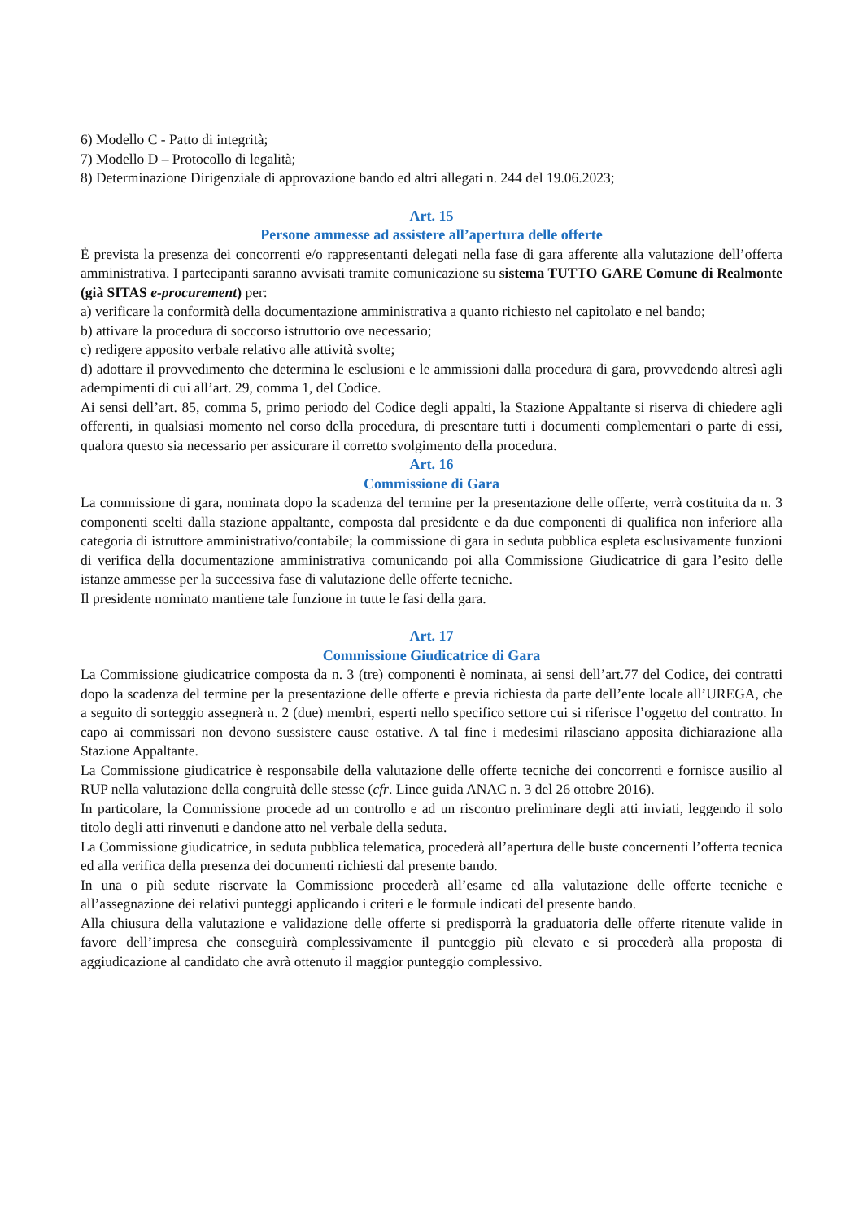6) Modello C - Patto di integrità;
7) Modello D – Protocollo di legalità;
8) Determinazione Dirigenziale di approvazione bando ed altri allegati n. 244 del 19.06.2023;
Art. 15
Persone ammesse ad assistere all’apertura delle offerte
È prevista la presenza dei concorrenti e/o rappresentanti delegati nella fase di gara afferente alla valutazione dell’offerta amministrativa. I partecipanti saranno avvisati tramite comunicazione su sistema TUTTO GARE Comune di Realmonte (già SITAS e-procurement) per:
a) verificare la conformità della documentazione amministrativa a quanto richiesto nel capitolato e nel bando;
b) attivare la procedura di soccorso istruttorio ove necessario;
c) redigere apposito verbale relativo alle attività svolte;
d) adottare il provvedimento che determina le esclusioni e le ammissioni dalla procedura di gara, provvedendo altresì agli adempimenti di cui all’art. 29, comma 1, del Codice.
Ai sensi dell’art. 85, comma 5, primo periodo del Codice degli appalti, la Stazione Appaltante si riserva di chiedere agli offerenti, in qualsiasi momento nel corso della procedura, di presentare tutti i documenti complementari o parte di essi, qualora questo sia necessario per assicurare il corretto svolgimento della procedura.
Art. 16
Commissione di Gara
La commissione di gara, nominata dopo la scadenza del termine per la presentazione delle offerte, verrà costituita da n. 3 componenti scelti dalla stazione appaltante, composta dal presidente e da due componenti di qualifica non inferiore alla categoria di istruttore amministrativo/contabile; la commissione di gara in seduta pubblica espleta esclusivamente funzioni di verifica della documentazione amministrativa comunicando poi alla Commissione Giudicatrice di gara l’esito delle istanze ammesse per la successiva fase di valutazione delle offerte tecniche.
Il presidente nominato mantiene tale funzione in tutte le fasi della gara.
Art. 17
Commissione Giudicatrice di Gara
La Commissione giudicatrice composta da n. 3 (tre) componenti è nominata, ai sensi dell’art.77 del Codice, dei contratti dopo la scadenza del termine per la presentazione delle offerte e previa richiesta da parte dell’ente locale all’UREGA, che a seguito di sorteggio assegnerà n. 2 (due) membri, esperti nello specifico settore cui si riferisce l’oggetto del contratto. In capo ai commissari non devono sussistere cause ostative. A tal fine i medesimi rilasciano apposita dichiarazione alla Stazione Appaltante.
La Commissione giudicatrice è responsabile della valutazione delle offerte tecniche dei concorrenti e fornisce ausilio al RUP nella valutazione della congruità delle stesse (cfr. Linee guida ANAC n. 3 del 26 ottobre 2016).
In particolare, la Commissione procede ad un controllo e ad un riscontro preliminare degli atti inviati, leggendo il solo titolo degli atti rinvenuti e dandone atto nel verbale della seduta.
La Commissione giudicatrice, in seduta pubblica telematica, procederà all’apertura delle buste concernenti l’offerta tecnica ed alla verifica della presenza dei documenti richiesti dal presente bando.
In una o più sedute riservate la Commissione procederà all’esame ed alla valutazione delle offerte tecniche e all’assegnazione dei relativi punteggi applicando i criteri e le formule indicati del presente bando.
Alla chiusura della valutazione e validazione delle offerte si predisporrà la graduatoria delle offerte ritenute valide in favore dell’impresa che conseguirà complessivamente il punteggio più elevato e si procederà alla proposta di aggiudicazione al candidato che avrà ottenuto il maggior punteggio complessivo.